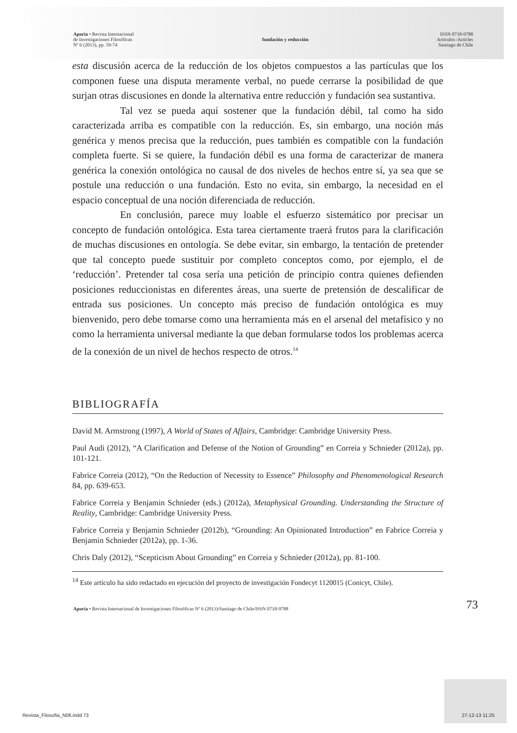Aporía • Revista Internacional
de Investigaciones Filosóficas
Nº 6 (2013), pp. 59-74
fundación y reducción
ISSN 0718-9788
Artículos /Articles
Santiago de Chile
esta discusión acerca de la reducción de los objetos compuestos a las partículas que los componen fuese una disputa meramente verbal, no puede cerrarse la posibilidad de que surjan otras discusiones en donde la alternativa entre reducción y fundación sea sustantiva.
Tal vez se pueda aquí sostener que la fundación débil, tal como ha sido caracterizada arriba es compatible con la reducción. Es, sin embargo, una noción más genérica y menos precisa que la reducción, pues también es compatible con la fundación completa fuerte. Si se quiere, la fundación débil es una forma de caracterizar de manera genérica la conexión ontológica no causal de dos niveles de hechos entre sí, ya sea que se postule una reducción o una fundación. Esto no evita, sin embargo, la necesidad en el espacio conceptual de una noción diferenciada de reducción.
En conclusión, parece muy loable el esfuerzo sistemático por precisar un concepto de fundación ontológica. Esta tarea ciertamente traerá frutos para la clarificación de muchas discusiones en ontología. Se debe evitar, sin embargo, la tentación de pretender que tal concepto puede sustituir por completo conceptos como, por ejemplo, el de ‘reducción’. Pretender tal cosa sería una petición de principio contra quienes defienden posiciones reduccionistas en diferentes áreas, una suerte de pretensión de descalificar de entrada sus posiciones. Un concepto más preciso de fundación ontológica es muy bienvenido, pero debe tomarse como una herramienta más en el arsenal del metafísico y no como la herramienta universal mediante la que deban formularse todos los problemas acerca de la conexión de un nivel de hechos respecto de otros.<sup>14</sup>
BIBLIOGRAFÍA
David M. Armstrong (1997), A World of States of Affairs, Cambridge: Cambridge University Press.
Paul Audi (2012), “A Clarification and Defense of the Notion of Grounding” en Correia y Schnieder (2012a), pp. 101-121.
Fabrice Correia (2012), “On the Reduction of Necessity to Essence” Philosophy and Phenomenological Research 84, pp. 639-653.
Fabrice Correia y Benjamin Schnieder (eds.) (2012a), Metaphysical Grounding. Understanding the Structure of Reality, Cambridge: Cambridge University Press.
Fabrice Correia y Benjamin Schnieder (2012b), “Grounding: An Opinionated Introduction” en Fabrice Correia y Benjamin Schnieder (2012a), pp. 1-36.
Chris Daly (2012), “Scepticism About Grounding” en Correia y Schnieder (2012a), pp. 81-100.
<sup>14</sup> Este artículo ha sido redactado en ejecución del proyecto de investigación Fondecyt 1120015 (Conicyt, Chile).
Aporía • Revista Internacional de Investigaciones Filosóficas Nº 6 (2013)/Santiago de Chile/ISSN 0718-9788
73
Revista_Filosofia_N06.indd 73 27-12-13 11:25